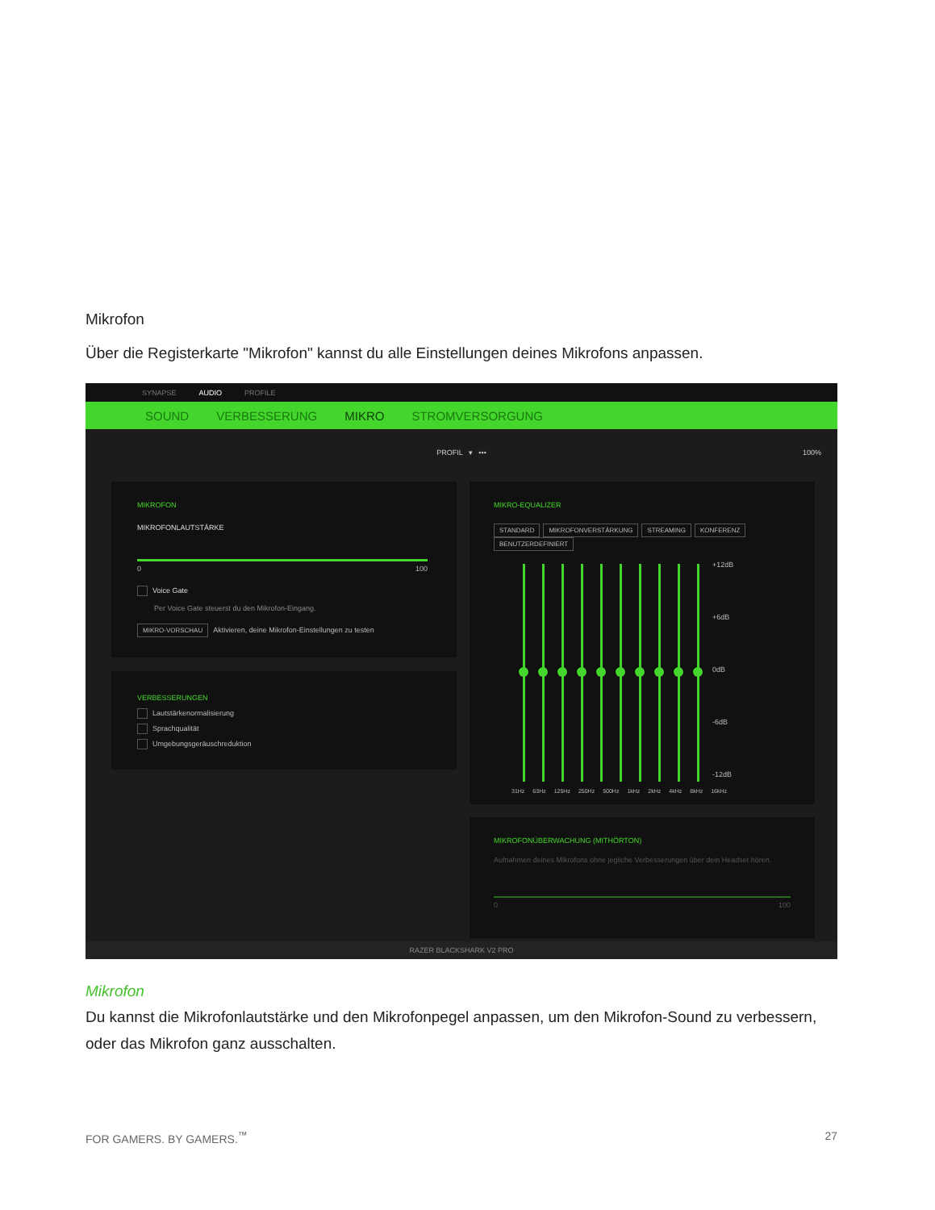Mikrofon
Über die Registerkarte "Mikrofon" kannst du alle Einstellungen deines Mikrofons anpassen.
SYNAPSE AUDIO PROFILE
SOUND VERBESSERUNG MIKRO STROMVERSORGUNG
PROFIL ▾ ••• 100%
MIKROFON
MIKROFONLAUTSTÄRKE
0 100
Voice Gate
Per Voice Gate steuerst du den Mikrofon-Eingang.
MIKRO-VORSCHAU Aktivieren, deine Mikrofon-Einstellungen zu testen
VERBESSERUNGEN
Lautstärkenormalisierung
Sprachqualität
Umgebungsgeräuschreduktion
MIKRO-EQUALIZER
STANDARD MIKROFONVERSTÄRKUNG STREAMING KONFERENZ BENUTZERDEFINIERT
+12dB
+6dB
0dB
-6dB
-12dB
31Hz 63Hz 125Hz 250Hz 500Hz 1kHz 2kHz 4kHz 8kHz 16kHz
MIKROFONÜBERWACHUNG (MITHÖRTON)
Aufnahmen deines Mikrofons ohne jegliche Verbesserungen über dein Headset hören.
0 100
RAZER BLACKSHARK V2 PRO
Mikrofon
Du kannst die Mikrofonlautstärke und den Mikrofonpegel anpassen, um den Mikrofon-Sound zu verbessern, oder das Mikrofon ganz ausschalten.
FOR GAMERS. BY GAMERS.<sup>™</sup> 27